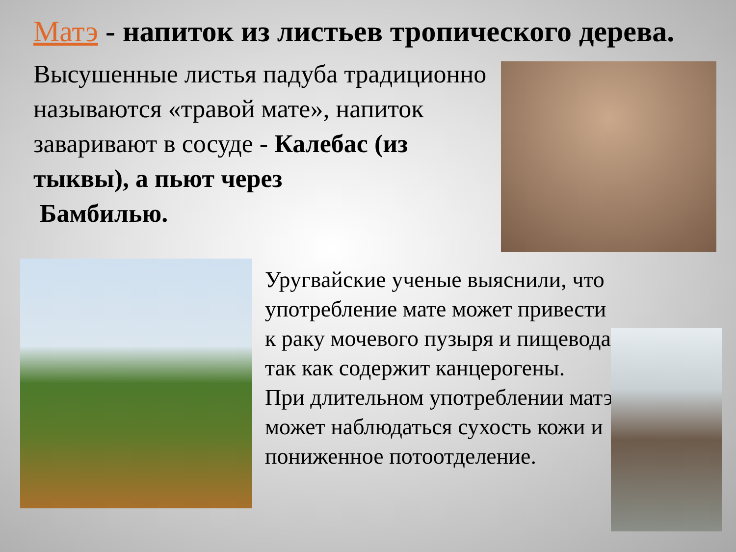Матэ - напиток из листьев тропического дерева.
Высушенные листья падуба традиционно называются «травой мате», напиток заваривают в сосуде - Калебас (из тыквы), а пьют через
Бамбилью.
Уругвайские ученые выяснили, что употребление мате может привести к раку мочевого пузыря и пищевода, так как содержит канцерогены.
При длительном употреблении матэ может наблюдаться сухость кожи и пониженное потоотделение.